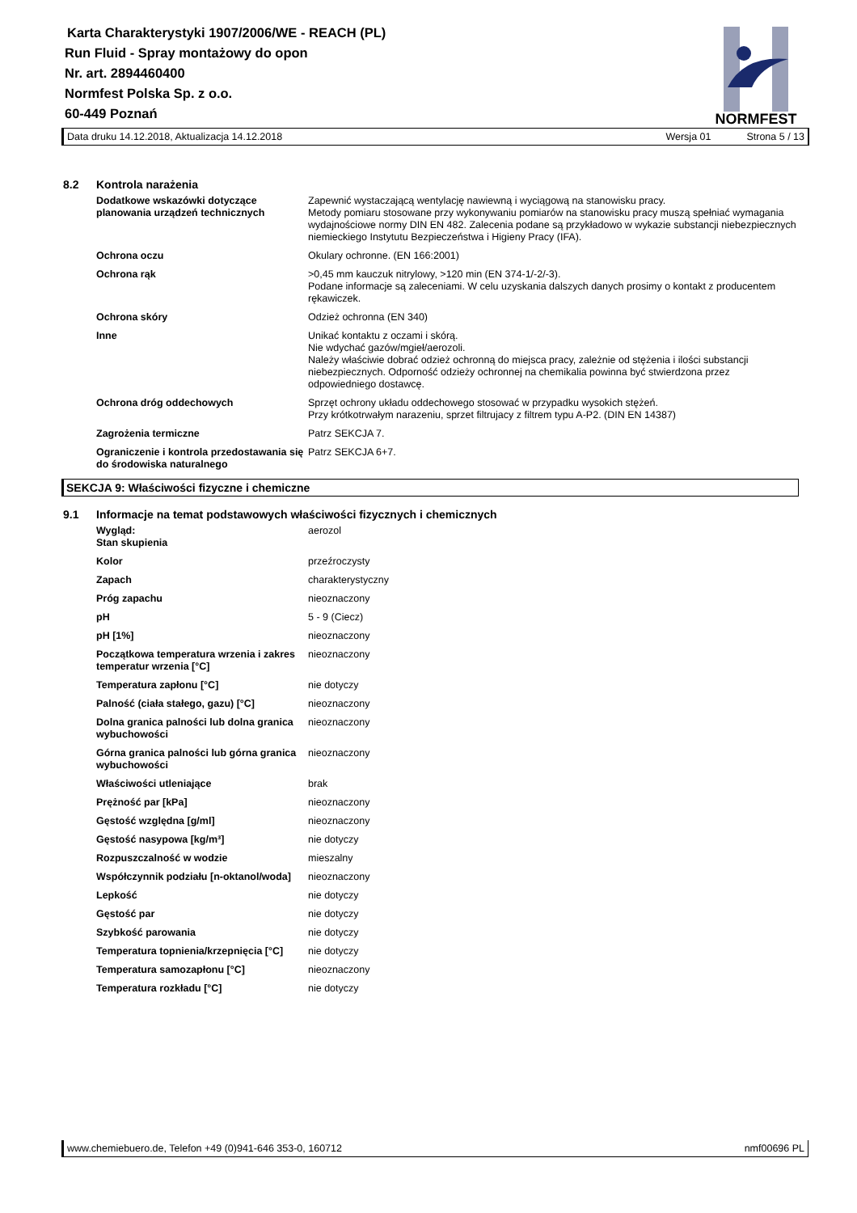Karta Charakterystyki 1907/2006/WE - REACH (PL)
Run Fluid - Spray montażowy do opon
Nr. art. 2894460400
Normfest Polska Sp. z o.o.
60-449 Poznań
NORMFEST
Data druku 14.12.2018, Aktualizacja 14.12.2018 Wersja 01 Strona 5 / 13
8.2 Kontrola narażenia
Dodatkowe wskazówki dotyczące planowania urządzeń technicznych
Zapewnić wystaczającą wentylację nawiewną i wyciągową na stanowisku pracy.
Metody pomiaru stosowane przy wykonywaniu pomiarów na stanowisku pracy muszą spełniać wymagania wydajnościowe normy DIN EN 482. Zalecenia podane są przykładowo w wykazie substancji niebezpiecznych niemieckiego Instytutu Bezpieczeństwa i Higieny Pracy (IFA).
Ochrona oczu Okulary ochronne. (EN 166:2001)
Ochrona rąk >0,45 mm kauczuk nitrylowy, >120 min (EN 374-1/-2/-3).
Podane informacje są zaleceniami. W celu uzyskania dalszych danych prosimy o kontakt z producentem rękawiczek.
Ochrona skóry Odzież ochronna (EN 340)
Inne Unikać kontaktu z oczami i skórą.
Nie wdychać gazów/mgieł/aerozoli.
Należy właściwie dobrać odzież ochronną do miejsca pracy, zależnie od stężenia i ilości substancji niebezpiecznych. Odporność odzieży ochronnej na chemikalia powinna być stwierdzona przez odpowiedniego dostawcę.
Ochrona dróg oddechowych Sprzęt ochrony układu oddechowego stosować w przypadku wysokich stężeń.
Przy krótkotrwałym narazeniu, sprzet filtrujacy z filtrem typu A-P2. (DIN EN 14387)
Zagrożenia termiczne Patrz SEKCJA 7.
Ograniczenie i kontrola przedostawania się do środowiska naturalnego
Patrz SEKCJA 6+7.
SEKCJA 9: Właściwości fizyczne i chemiczne
9.1 Informacje na temat podstawowych właściwości fizycznych i chemicznych
Wygląd:
Stan skupienia
aerozol
Kolor przeźroczysty
Zapach charakterystyczny
Próg zapachu nieoznaczony
pH 5 - 9 (Ciecz)
pH [1%] nieoznaczony
Początkowa temperatura wrzenia i zakres temperatur wrzenia [°C]
nieoznaczony
Temperatura zapłonu [°C] nie dotyczy
Palność (ciała stałego, gazu) [°C] nieoznaczony
Dolna granica palności lub dolna granica wybuchowości
nieoznaczony
Górna granica palności lub górna granica wybuchowości
nieoznaczony
Właściwości utleniające brak
Prężność par [kPa] nieoznaczony
Gęstość względna [g/ml] nieoznaczony
Gęstość nasypowa [kg/m³] nie dotyczy
Rozpuszczalność w wodzie mieszalny
Współczynnik podziału [n-oktanol/woda]
nieoznaczony
Lepkość nie dotyczy
Gęstość par nie dotyczy
Szybkość parowania nie dotyczy
Temperatura topnienia/krzepnięcia [°C]
nie dotyczy
Temperatura samozapłonu [°C] nieoznaczony
Temperatura rozkładu [°C] nie dotyczy
www.chemiebuero.de, Telefon +49 (0)941-646 353-0, 160712 nmf00696 PL